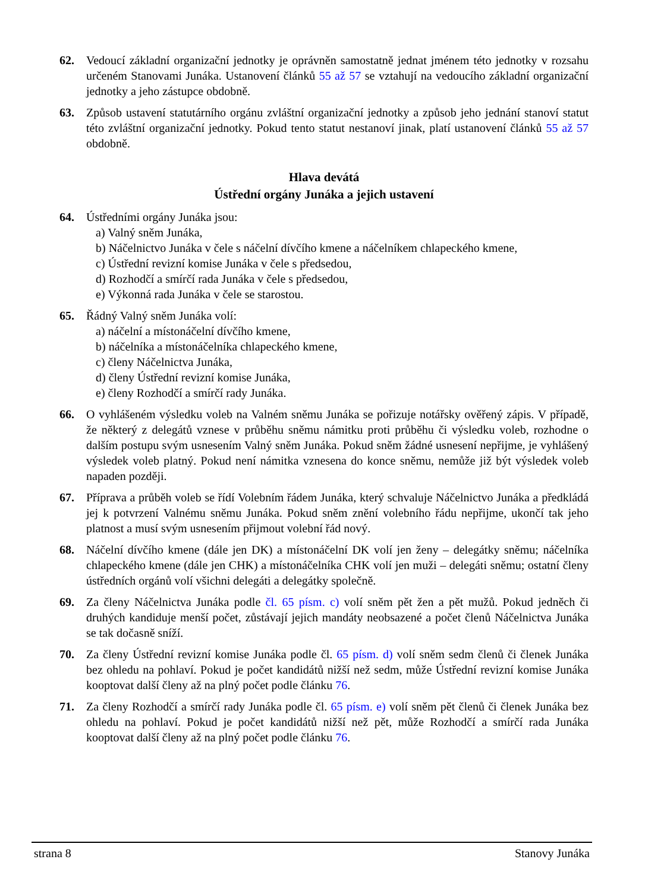62. Vedoucí základní organizační jednotky je oprávněn samostatně jednat jménem této jednotky v rozsahu určeném Stanovami Junáka. Ustanovení článků 55 až 57 se vztahují na vedoucího základní organizační jednotky a jeho zástupce obdobně.
63. Způsob ustavení statutárního orgánu zvláštní organizační jednotky a způsob jeho jednání stanoví statut této zvláštní organizační jednotky. Pokud tento statut nestanoví jinak, platí ustanovení článků 55 až 57 obdobně.
Hlava devátá
Ústřední orgány Junáka a jejich ustavení
64. Ústředními orgány Junáka jsou:
a) Valný sněm Junáka,
b) Náčelnictvo Junáka v čele s náčelní dívčího kmene a náčelníkem chlapeckého kmene,
c) Ústřední revizní komise Junáka v čele s předsedou,
d) Rozhodčí a smírčí rada Junáka v čele s předsedou,
e) Výkonná rada Junáka v čele se starostou.
65. Řádný Valný sněm Junáka volí:
a) náčelní a místonáčelní dívčího kmene,
b) náčelníka a místonáčelníka chlapeckého kmene,
c) členy Náčelnictva Junáka,
d) členy Ústřední revizní komise Junáka,
e) členy Rozhodčí a smírčí rady Junáka.
66. O vyhlášeném výsledku voleb na Valném sněmu Junáka se pořizuje notářsky ověřený zápis. V případě, že některý z delegátů vznese v průběhu sněmu námitku proti průběhu či výsledku voleb, rozhodne o dalším postupu svým usnesením Valný sněm Junáka. Pokud sněm žádné usnesení nepřijme, je vyhlášený výsledek voleb platný. Pokud není námitka vznesena do konce sněmu, nemůže již být výsledek voleb napaden později.
67. Příprava a průběh voleb se řídí Volebním řádem Junáka, který schvaluje Náčelnictvo Junáka a předkládá jej k potvrzení Valnému sněmu Junáka. Pokud sněm znění volebního řádu nepřijme, ukončí tak jeho platnost a musí svým usnesením přijmout volební řád nový.
68. Náčelní dívčího kmene (dále jen DK) a místonáčelní DK volí jen ženy – delegátky sněmu; náčelníka chlapeckého kmene (dále jen CHK) a místonáčelníka CHK volí jen muži – delegáti sněmu; ostatní členy ústředních orgánů volí všichni delegáti a delegátky společně.
69. Za členy Náčelnictva Junáka podle čl. 65 písm. c) volí sněm pět žen a pět mužů. Pokud jedněch či druhých kandiduje menší počet, zůstávají jejich mandáty neobsazené a počet členů Náčelnictva Junáka se tak dočasně sníží.
70. Za členy Ústřední revizní komise Junáka podle čl. 65 písm. d) volí sněm sedm členů či členek Junáka bez ohledu na pohlaví. Pokud je počet kandidátů nižší než sedm, může Ústřední revizní komise Junáka kooptovat další členy až na plný počet podle článku 76.
71. Za členy Rozhodčí a smírčí rady Junáka podle čl. 65 písm. e) volí sněm pět členů či členek Junáka bez ohledu na pohlaví. Pokud je počet kandidátů nižší než pět, může Rozhodčí a smírčí rada Junáka kooptovat další členy až na plný počet podle článku 76.
strana 8 Stanovy Junáka